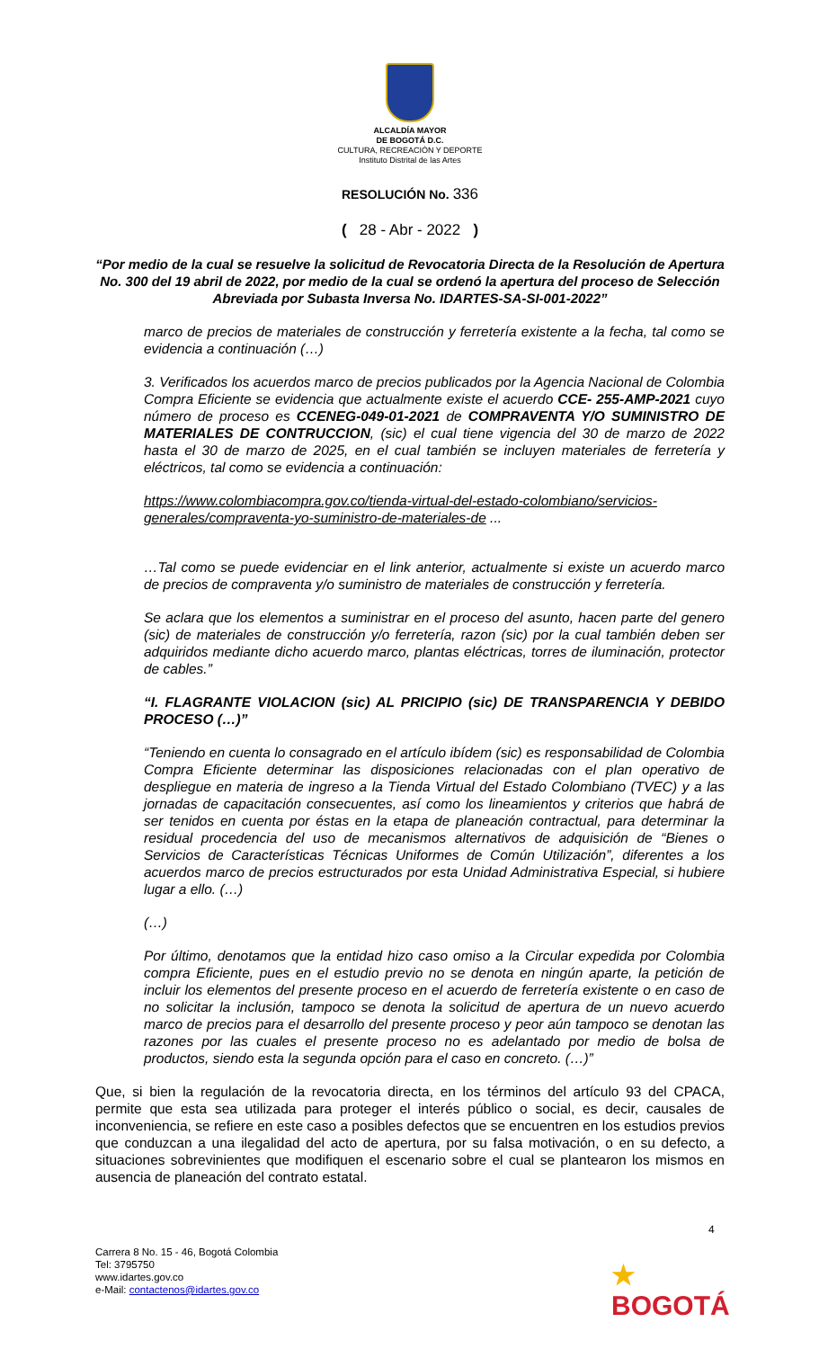ALCALDÍA MAYOR
DE BOGOTÁ D.C.
CULTURA, RECREACIÓN Y DEPORTE
Instituto Distrital de las Artes
RESOLUCIÓN No. 336
( 28 - Abr - 2022 )
“Por medio de la cual se resuelve la solicitud de Revocatoria Directa de la Resolución de Apertura No. 300 del 19 abril de 2022, por medio de la cual se ordenó la apertura del proceso de Selección Abreviada por Subasta Inversa No. IDARTES-SA-SI-001-2022”
marco de precios de materiales de construcción y ferretería existente a la fecha, tal como se evidencia a continuación (…)
3. Verificados los acuerdos marco de precios publicados por la Agencia Nacional de Colombia Compra Eficiente se evidencia que actualmente existe el acuerdo CCE- 255-AMP-2021 cuyo número de proceso es CCENEG-049-01-2021 de COMPRAVENTA Y/O SUMINISTRO DE MATERIALES DE CONTRUCCION, (sic) el cual tiene vigencia del 30 de marzo de 2022 hasta el 30 de marzo de 2025, en el cual también se incluyen materiales de ferretería y eléctricos, tal como se evidencia a continuación:
https://www.colombiacompra.gov.co/tienda-virtual-del-estado-colombiano/servicios-generales/compraventa-yo-suministro-de-materiales-de ...
…Tal como se puede evidenciar en el link anterior, actualmente si existe un acuerdo marco de precios de compraventa y/o suministro de materiales de construcción y ferretería.
Se aclara que los elementos a suministrar en el proceso del asunto, hacen parte del genero (sic) de materiales de construcción y/o ferretería, razon (sic) por la cual también deben ser adquiridos mediante dicho acuerdo marco, plantas eléctricas, torres de iluminación, protector de cables.”
“I. FLAGRANTE VIOLACION (sic) AL PRICIPIO (sic) DE TRANSPARENCIA Y DEBIDO PROCESO (…)”
“Teniendo en cuenta lo consagrado en el artículo ibídem (sic) es responsabilidad de Colombia Compra Eficiente determinar las disposiciones relacionadas con el plan operativo de despliegue en materia de ingreso a la Tienda Virtual del Estado Colombiano (TVEC) y a las jornadas de capacitación consecuentes, así como los lineamientos y criterios que habrá de ser tenidos en cuenta por éstas en la etapa de planeación contractual, para determinar la residual procedencia del uso de mecanismos alternativos de adquisición de “Bienes o Servicios de Características Técnicas Uniformes de Común Utilización”, diferentes a los acuerdos marco de precios estructurados por esta Unidad Administrativa Especial, si hubiere lugar a ello. (…)
(…)
Por último, denotamos que la entidad hizo caso omiso a la Circular expedida por Colombia compra Eficiente, pues en el estudio previo no se denota en ningún aparte, la petición de incluir los elementos del presente proceso en el acuerdo de ferretería existente o en caso de no solicitar la inclusión, tampoco se denota la solicitud de apertura de un nuevo acuerdo marco de precios para el desarrollo del presente proceso y peor aún tampoco se denotan las razones por las cuales el presente proceso no es adelantado por medio de bolsa de productos, siendo esta la segunda opción para el caso en concreto. (…)”
Que, si bien la regulación de la revocatoria directa, en los términos del artículo 93 del CPACA, permite que esta sea utilizada para proteger el interés público o social, es decir, causales de inconveniencia, se refiere en este caso a posibles defectos que se encuentren en los estudios previos que conduzcan a una ilegalidad del acto de apertura, por su falsa motivación, o en su defecto, a situaciones sobrevinientes que modifiquen el escenario sobre el cual se plantearon los mismos en ausencia de planeación del contrato estatal.
4
Carrera 8 No. 15 - 46, Bogotá Colombia
Tel: 3795750
www.idartes.gov.co
e-Mail: contactenos@idartes.gov.co
★
BOGOTÁ